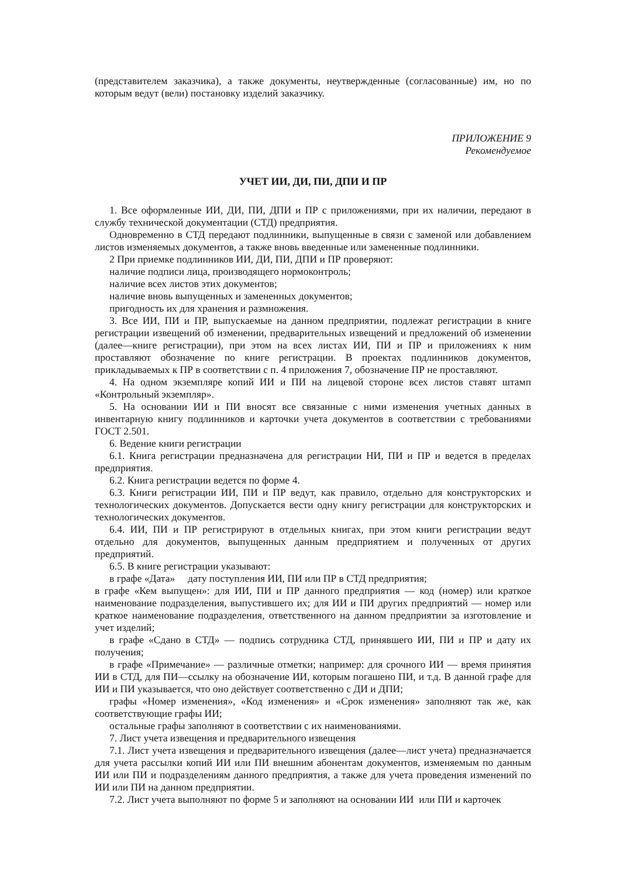(представителем заказчика), а также документы, неутвержденные (согласованные) им, но по которым ведут (вели) постановку изделий заказчику.
ПРИЛОЖЕНИЕ 9
Рекомендуемое
УЧЕТ ИИ, ДИ, ПИ, ДПИ И ПР
1. Все оформленные ИИ, ДИ, ПИ, ДПИ и ПР с приложениями, при их наличии, передают в службу технической документации (СТД) предприятия.
Одновременно в СТД передают подлинники, выпущенные в связи с заменой или добавлением листов изменяемых документов, а также вновь введенные или замененные подлинники.
2 При приемке подлинников ИИ, ДИ, ПИ, ДПИ и ПР проверяют:
наличие подписи лица, производящего нормоконтроль;
наличие всех листов этих документов;
наличие вновь выпущенных и замененных документов;
пригодность их для хранения и размножения.
3. Все ИИ, ПИ и ПР, выпускаемые на данном предприятии, подлежат регистрации в книге регистрации извещений об изменении, предварительных извещений и предложений об изменении (далее—книге регистрации), при этом на всех листах ИИ, ПИ и ПР и приложениях к ним проставляют обозначение по книге регистрации. В проектах подлинников документов, прикладываемых к ПР в соответствии с п. 4 приложения 7, обозначение ПР не проставляют.
4. На одном экземпляре копий ИИ и ПИ на лицевой стороне всех листов ставят штамп «Контрольный экземпляр».
5. На основании ИИ и ПИ вносят все связанные с ними изменения учетных данных в инвентарную книгу подлинников и карточки учета документов в соответствии с требованиями ГОСТ 2.501.
6. Ведение книги регистрации
6.1. Книга регистрации предназначена для регистрации НИ, ПИ и ПР и ведется в пределах предприятия.
6.2. Книга регистрации ведется по форме 4.
6.3. Книги регистрации ИИ, ПИ и ПР ведут, как правило, отдельно для конструкторских и технологических документов. Допускается вести одну книгу регистрации для конструкторских и технологических документов.
6.4. ИИ, ПИ и ПР регистрируют в отдельных книгах, при этом книги регистрации ведут отдельно для документов, выпущенных данным предприятием и полученных от других предприятий.
6.5. В книге регистрации указывают:
в графе «Дата» дату поступления ИИ, ПИ или ПР в СТД предприятия;
в графе «Кем выпущен»: для ИИ, ПИ и ПР данного предприятия — код (номер) или краткое наименование подразделения, выпустившего их; для ИИ и ПИ других предприятий — номер или краткое наименование подразделения, ответственного на данном предприятии за изготовление и учет изделий;
в графе «Сдано в СТД» — подпись сотрудника СТД, принявшего ИИ, ПИ и ПР и дату их получения;
в графе «Примечание» — различные отметки; например: для срочного ИИ — время принятия ИИ в СТД, для ПИ—ссылку на обозначение ИИ, которым погашено ПИ, и т.д. В данной графе для ИИ и ПИ указывается, что оно действует соответственно с ДИ и ДПИ;
графы «Номер изменения», «Код изменения» и «Срок изменения» заполняют так же, как соответствующие графы ИИ;
остальные графы заполняют в соответствии с их наименованиями.
7. Лист учета извещения и предварительного извещения
7.1. Лист учета извещения и предварительного извещения (далее—лист учета) предназначается для учета рассылки копий ИИ или ПИ внешним абонентам документов, изменяемым по данным ИИ или ПИ и подразделениям данного предприятия, а также для учета проведения изменений по ИИ или ПИ на данном предприятии.
7.2. Лист учета выполняют по форме 5 и заполняют на основании ИИ или ПИ и карточек